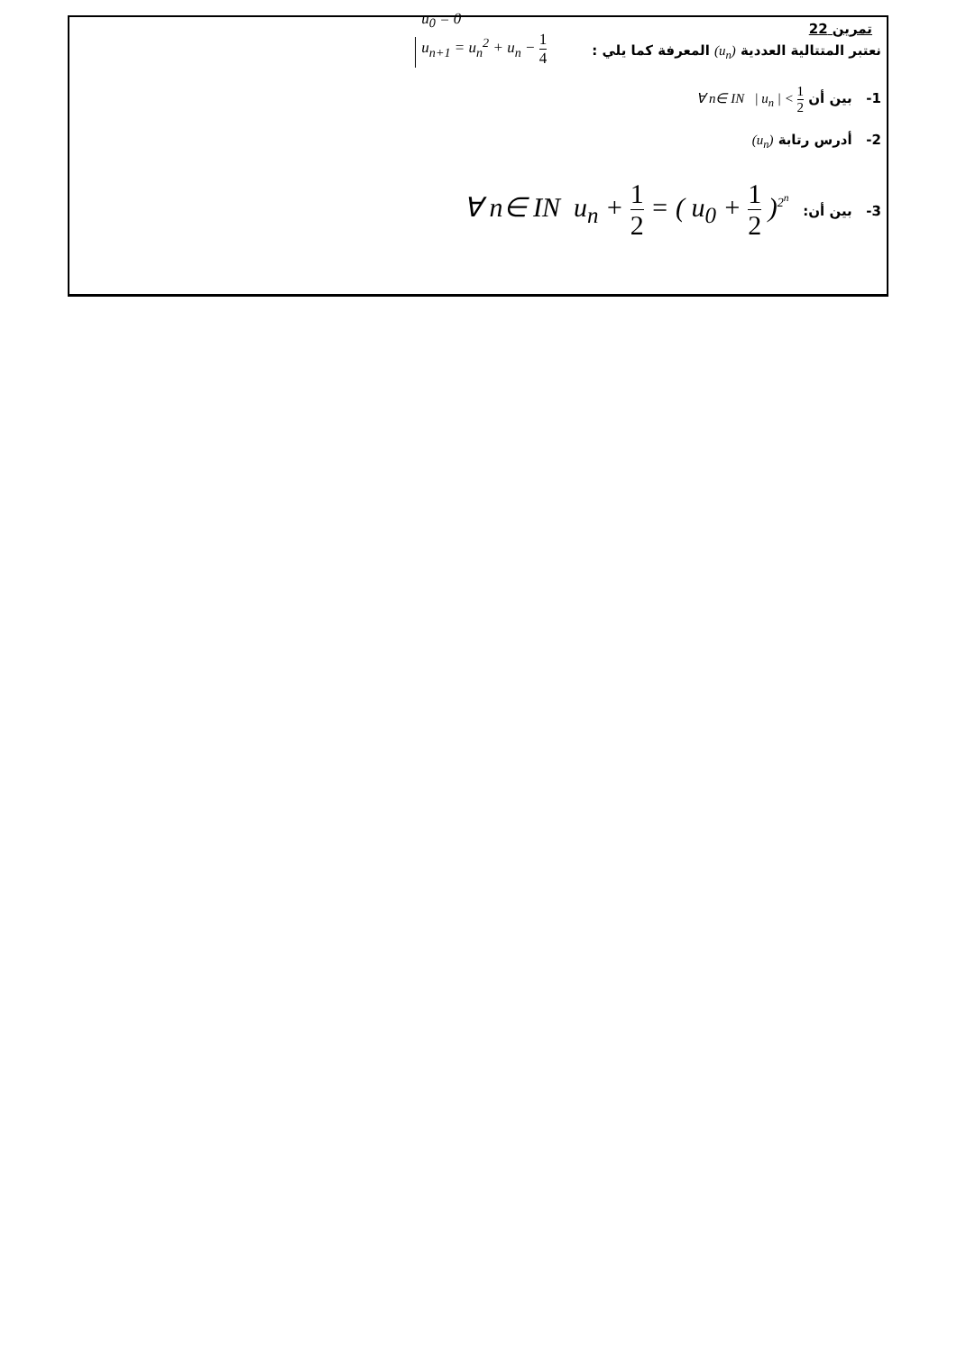تمرين 22
نعتبر المتتالية العددية (u<sub>n</sub>) المعرفة كما يلي :
u<sub>0</sub> = 0
u<sub>n+1</sub> = u<sub>n</sub><sup>2</sup> + u<sub>n</sub> − 1 4
1- بين أن ∀ n∈ IN | u<sub>n</sub> | < 1 2
2- أدرس رتابة (u<sub>n</sub>)
3- بين أن: ∀ n∈ IN u<sub>n</sub> + 1 2 = ( u<sub>0</sub> + 1 2 )<sup>2<sup>n</sup></sup>